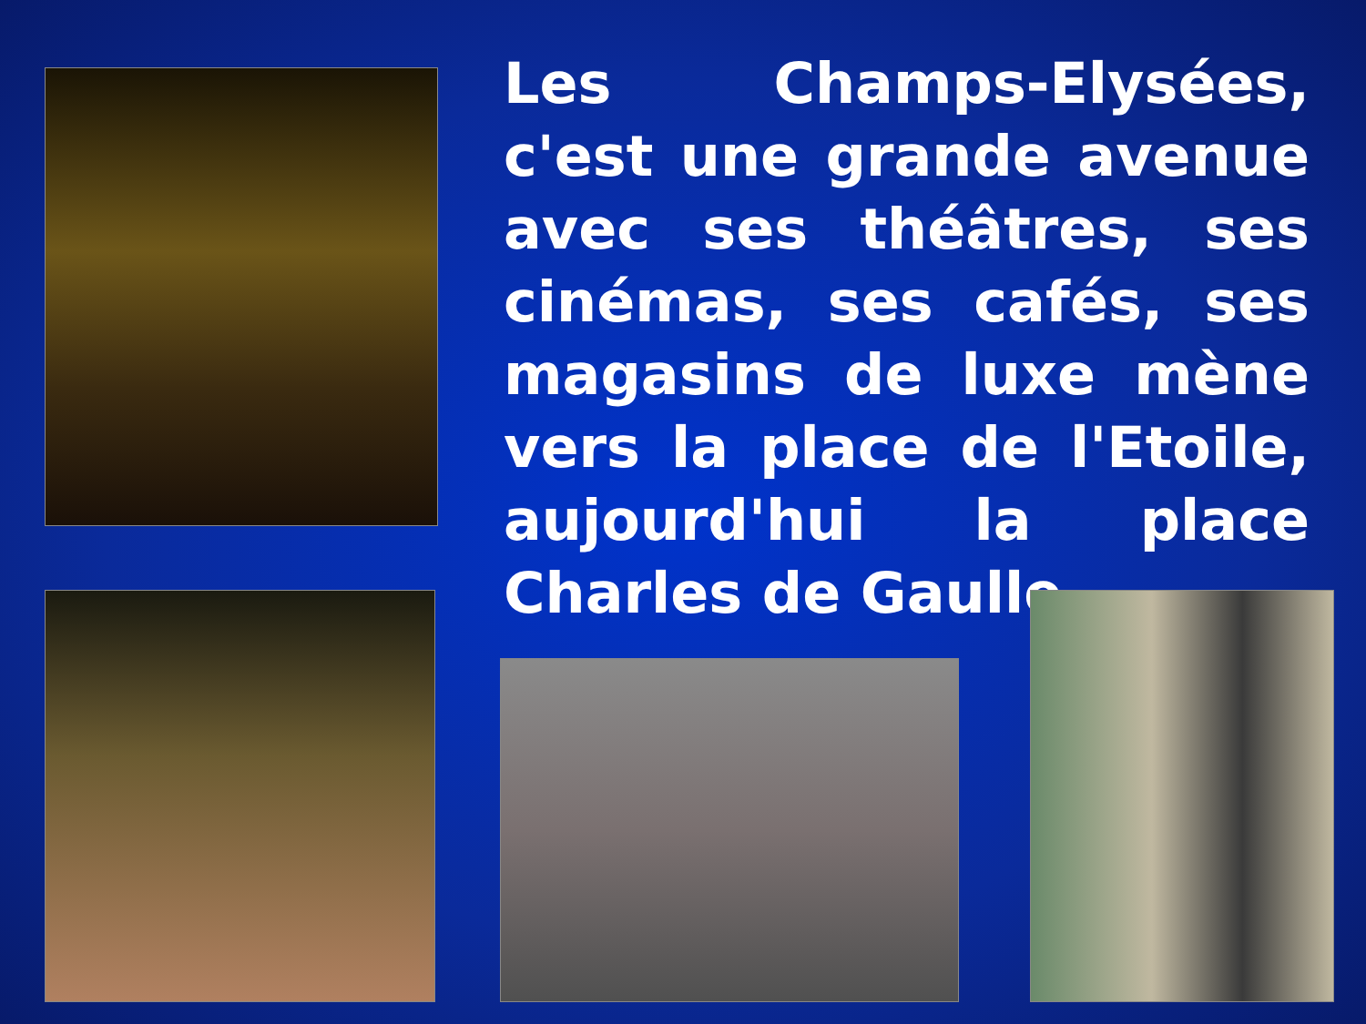Les Champs-Elysées, c'est une grande avenue avec ses théâtres, ses cinémas, ses cafés, ses magasins de luxe mène vers la place de l'Etoile, aujourd'hui la place Charles de Gaulle.